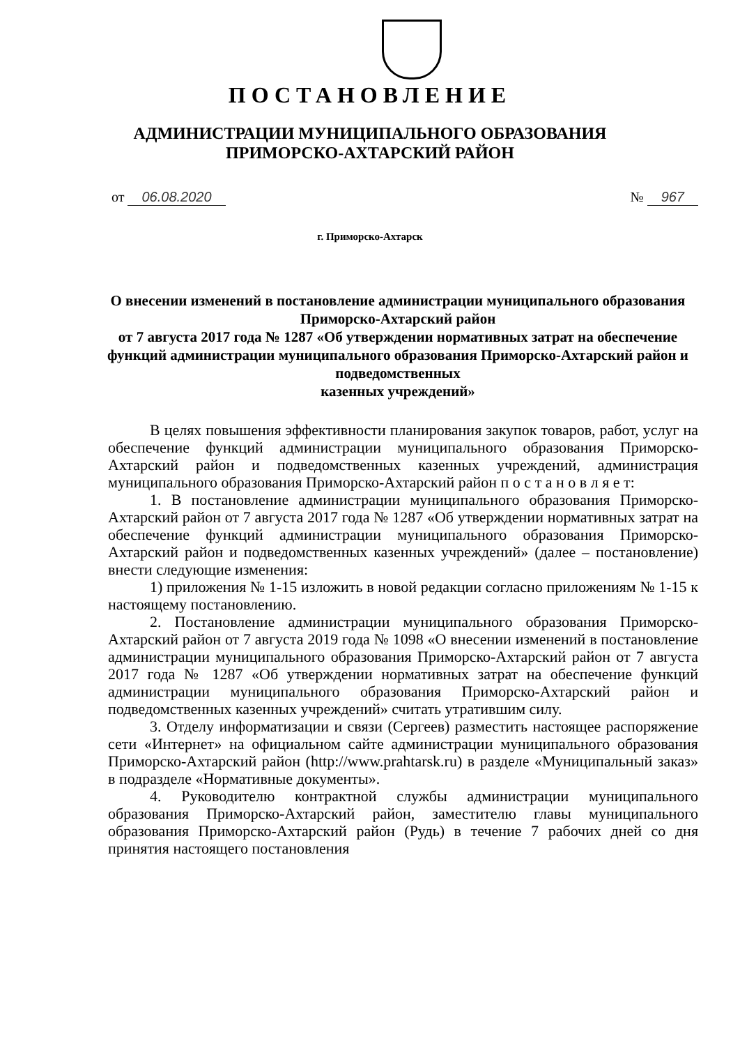ПОСТАНОВЛЕНИЕ
АДМИНИСТРАЦИИ МУНИЦИПАЛЬНОГО ОБРАЗОВАНИЯ
ПРИМОРСКО-АХТАРСКИЙ РАЙОН
от 06.08.2020 № 967
г. Приморско-Ахтарск
О внесении изменений в постановление администрации муниципального образования Приморско-Ахтарский район
от 7 августа 2017 года № 1287 «Об утверждении нормативных затрат на обеспечение функций администрации муниципального образования Приморско-Ахтарский район и подведомственных
казенных учреждений»
В целях повышения эффективности планирования закупок товаров, работ, услуг на обеспечение функций администрации муниципального образования Приморско-Ахтарский район и подведомственных казенных учреждений, администрация муниципального образования Приморско-Ахтарский район п о с т а н о в л я е т:
1. В постановление администрации муниципального образования Приморско-Ахтарский район от 7 августа 2017 года № 1287 «Об утверждении нормативных затрат на обеспечение функций администрации муниципального образования Приморско-Ахтарский район и подведомственных казенных учреждений» (далее – постановление) внести следующие изменения:
1) приложения № 1-15 изложить в новой редакции согласно приложениям № 1-15 к настоящему постановлению.
2. Постановление администрации муниципального образования Приморско-Ахтарский район от 7 августа 2019 года № 1098 «О внесении изменений в постановление администрации муниципального образования Приморско-Ахтарский район от 7 августа 2017 года № 1287 «Об утверждении нормативных затрат на обеспечение функций администрации муниципального образования Приморско-Ахтарский район и подведомственных казенных учреждений» считать утратившим силу.
3. Отделу информатизации и связи (Сергеев) разместить настоящее распоряжение сети «Интернет» на официальном сайте администрации муниципального образования Приморско-Ахтарский район (http://www.prahtarsk.ru) в разделе «Муниципальный заказ» в подразделе «Нормативные документы».
4. Руководителю контрактной службы администрации муниципального образования Приморско-Ахтарский район, заместителю главы муниципального образования Приморско-Ахтарский район (Рудь) в течение 7 рабочих дней со дня принятия настоящего постановления